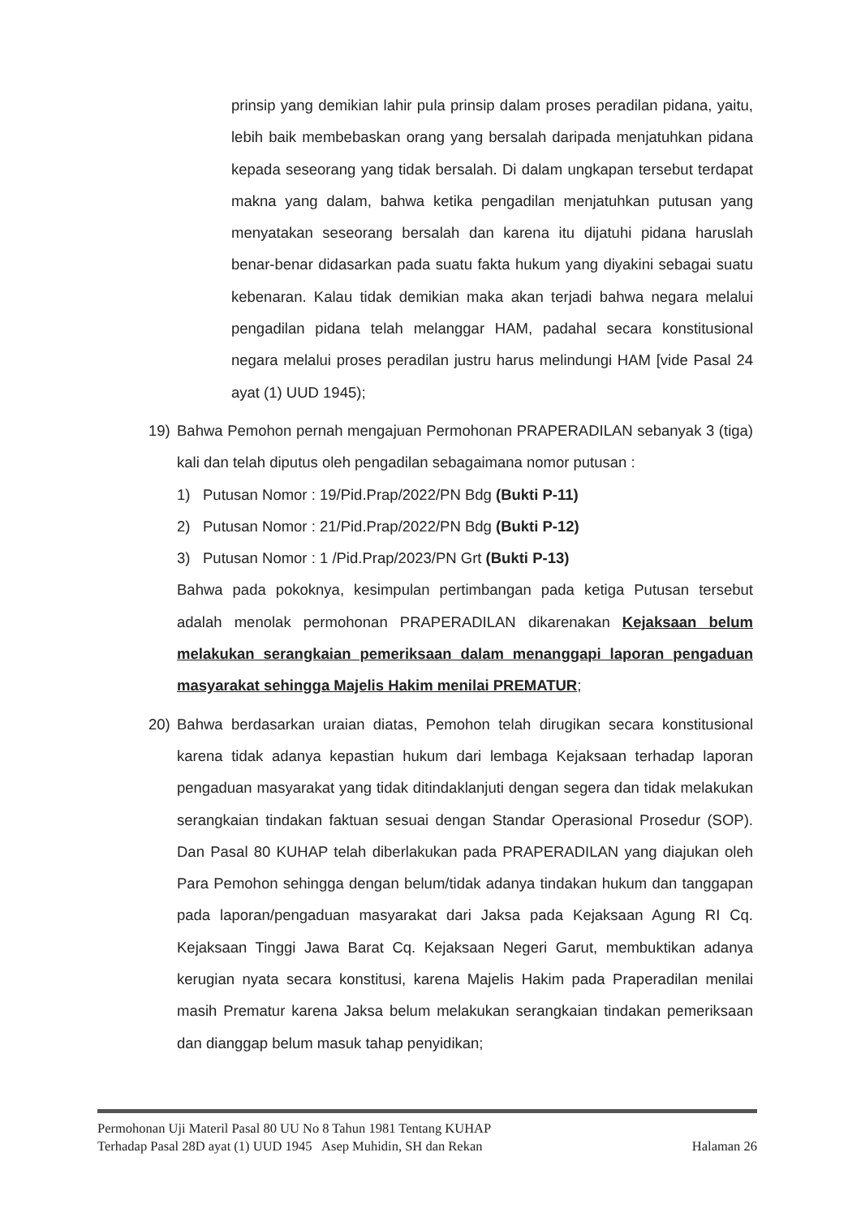prinsip yang demikian lahir pula prinsip dalam proses peradilan pidana, yaitu, lebih baik membebaskan orang yang bersalah daripada menjatuhkan pidana kepada seseorang yang tidak bersalah. Di dalam ungkapan tersebut terdapat makna yang dalam, bahwa ketika pengadilan menjatuhkan putusan yang menyatakan seseorang bersalah dan karena itu dijatuhi pidana haruslah benar-benar didasarkan pada suatu fakta hukum yang diyakini sebagai suatu kebenaran. Kalau tidak demikian maka akan terjadi bahwa negara melalui pengadilan pidana telah melanggar HAM, padahal secara konstitusional negara melalui proses peradilan justru harus melindungi HAM [vide Pasal 24 ayat (1) UUD 1945);
19) Bahwa Pemohon pernah mengajuan Permohonan PRAPERADILAN sebanyak 3 (tiga) kali dan telah diputus oleh pengadilan sebagaimana nomor putusan :
1) Putusan Nomor : 19/Pid.Prap/2022/PN Bdg (Bukti P-11)
2) Putusan Nomor : 21/Pid.Prap/2022/PN Bdg (Bukti P-12)
3) Putusan Nomor : 1 /Pid.Prap/2023/PN Grt (Bukti P-13)
Bahwa pada pokoknya, kesimpulan pertimbangan pada ketiga Putusan tersebut adalah menolak permohonan PRAPERADILAN dikarenakan Kejaksaan belum melakukan serangkaian pemeriksaan dalam menanggapi laporan pengaduan masyarakat sehingga Majelis Hakim menilai PREMATUR;
20) Bahwa berdasarkan uraian diatas, Pemohon telah dirugikan secara konstitusional karena tidak adanya kepastian hukum dari lembaga Kejaksaan terhadap laporan pengaduan masyarakat yang tidak ditindaklanjuti dengan segera dan tidak melakukan serangkaian tindakan faktuan sesuai dengan Standar Operasional Prosedur (SOP). Dan Pasal 80 KUHAP telah diberlakukan pada PRAPERADILAN yang diajukan oleh Para Pemohon sehingga dengan belum/tidak adanya tindakan hukum dan tanggapan pada laporan/pengaduan masyarakat dari Jaksa pada Kejaksaan Agung RI Cq. Kejaksaan Tinggi Jawa Barat Cq. Kejaksaan Negeri Garut, membuktikan adanya kerugian nyata secara konstitusi, karena Majelis Hakim pada Praperadilan menilai masih Prematur karena Jaksa belum melakukan serangkaian tindakan pemeriksaan dan dianggap belum masuk tahap penyidikan;
Permohonan Uji Materil Pasal 80 UU No 8 Tahun 1981 Tentang KUHAP
Terhadap Pasal 28D ayat (1) UUD 1945 Asep Muhidin, SH dan Rekan Halaman 26